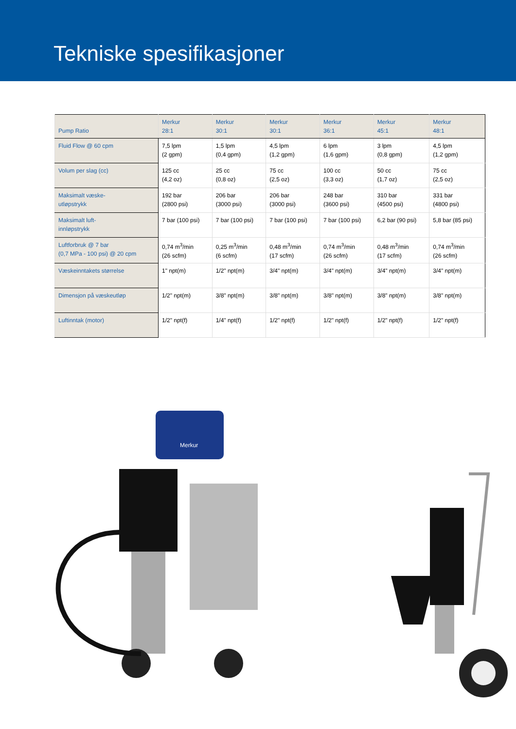Tekniske spesifikasjoner
| Pump Ratio | Merkur 28:1 | Merkur 30:1 | Merkur 30:1 | Merkur 36:1 | Merkur 45:1 | Merkur 48:1 |
| --- | --- | --- | --- | --- | --- | --- |
| Fluid Flow @ 60 cpm | 7,5 lpm (2 gpm) | 1,5 lpm (0,4 gpm) | 4,5 lpm (1,2 gpm) | 6 lpm (1,6 gpm) | 3 lpm (0,8 gpm) | 4,5 lpm (1,2 gpm) |
| Volum per slag (cc) | 125 cc (4,2 oz) | 25 cc (0,8 oz) | 75 cc (2,5 oz) | 100 cc (3,3 oz) | 50 cc (1,7 oz) | 75 cc (2,5 oz) |
| Maksimalt væske- utløpstrykk | 192 bar (2800 psi) | 206 bar (3000 psi) | 206 bar (3000 psi) | 248 bar (3600 psi) | 310 bar (4500 psi) | 331 bar (4800 psi) |
| Maksimalt luft- innløpstrykk | 7 bar (100 psi) | 7 bar (100 psi) | 7 bar (100 psi) | 7 bar (100 psi) | 6,2 bar (90 psi) | 5,8 bar (85 psi) |
| Luftforbruk @ 7 bar (0,7 MPa - 100 psi) @ 20 cpm | 0,74 m<sup>3</sup>/min (26 scfm) | 0,25 m<sup>3</sup>/min (6 scfm) | 0,48 m<sup>3</sup>/min (17 scfm) | 0,74 m<sup>3</sup>/min (26 scfm) | 0,48 m<sup>3</sup>/min (17 scfm) | 0,74 m<sup>3</sup>/min (26 scfm) |
| Væskeinntakets størrelse | 1" npt(m) | 1/2" npt(m) | 3/4" npt(m) | 3/4" npt(m) | 3/4" npt(m) | 3/4" npt(m) |
| Dimensjon på væskeutløp | 1/2" npt(m) | 3/8" npt(m) | 3/8" npt(m) | 3/8" npt(m) | 3/8" npt(m) | 3/8" npt(m) |
| Luftinntak (motor) | 1/2" npt(f) | 1/4" npt(f) | 1/2" npt(f) | 1/2" npt(f) | 1/2" npt(f) | 1/2" npt(f) |
Merkur